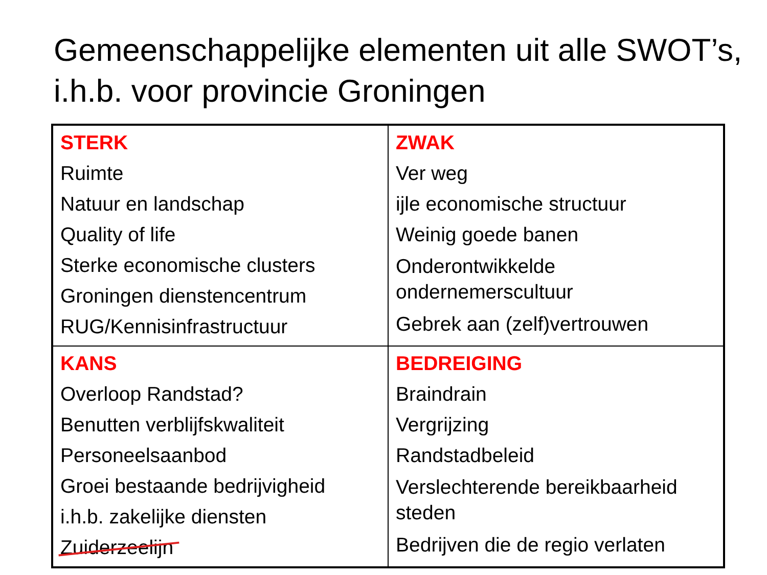Gemeenschappelijke elementen uit alle SWOT’s, i.h.b. voor provincie Groningen
| STERK Ruimte Natuur en landschap Quality of life Sterke economische clusters Groningen dienstencentrum RUG/Kennisinfrastructuur | ZWAK Ver weg ijle economische structuur Weinig goede banen Onderontwikkelde ondernemerscultuur Gebrek aan (zelf)vertrouwen |
| KANS Overloop Randstad? Benutten verblijfskwaliteit Personeelsaanbod Groei bestaande bedrijvigheid i.h.b. zakelijke diensten Zuiderzeelijn | BEDREIGING Braindrain Vergrijzing Randstadbeleid Verslechterende bereikbaarheid steden Bedrijven die de regio verlaten |